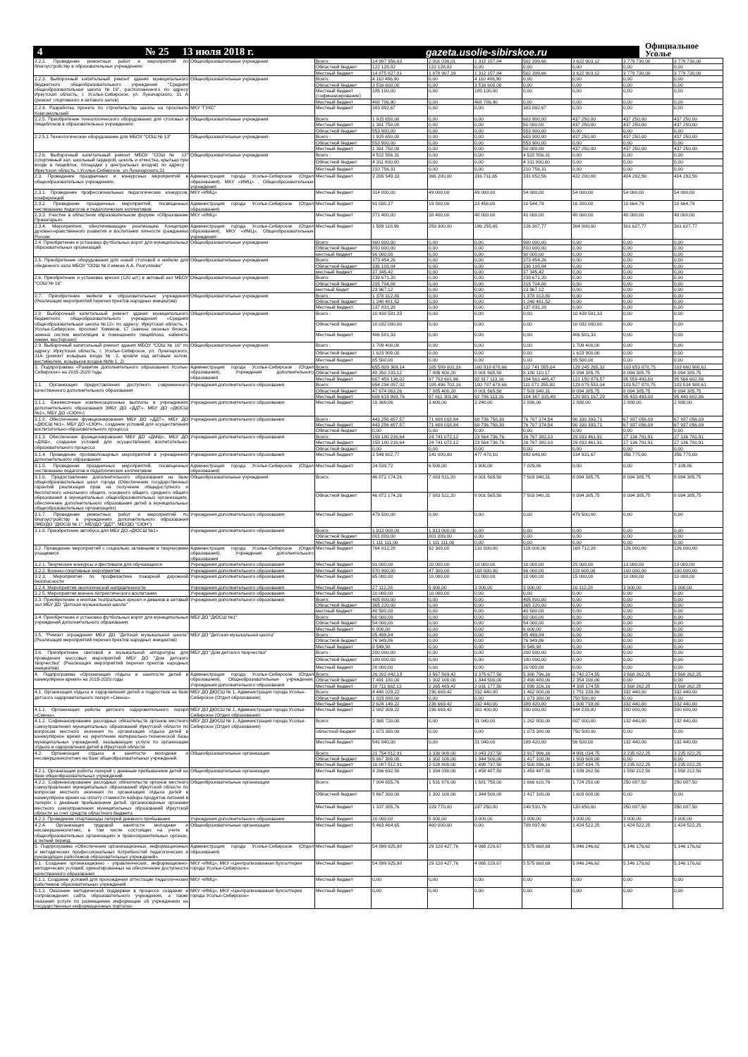4 № 25 13 июля 2018 г. gazeta.usolie-sibirskoe.ru
Официальное
Усолье
| 2.2.2. Проведение ремонтных работ и мероприятий по благоустройству в образовательных учреждениях | Общеобразовательные учреждения | Всего: | 14 997 956,63 | 2 001 036,01 | 1 312 157,84 | 502 399,66 | 3 622 903,12 | 3 779 730,00 | 3 779 730,00 |
| | | Областной бюджет | 122 128,82 | 122 128,82 | 0,00 | 0,00 | 0,00 | 0,00 | 0,00 |
| | | Местный бюджет | 14 875 827,81 | 1 878 907,19 | 1 312 157,84 | 502 399,66 | 3 622 903,12 | 3 779 730,00 | 3 779 730,00 |
| 2.2.3. Выборочный капитальный ремонт здания муниципального бюджетного общеобразовательного учреждения "Средняя общеобразовательная школа №16", расположенного по адресу Иркутская область, г. Усолье-Сибирское, ул. Луначарского, 31 А (ремонт спортивного и актового залов) | Общеобразовательные учреждения | Всего: | 4 110 486,90 | 0,00 | 4 110 486,90 | 0,00 | 0,00 | 0,00 | 0,00 |
| | | Областной бюджет | 3 516 600,00 | 0,00 | 3 516 600,00 | 0,00 | 0,00 | 0,00 | 0,00 |
| | | Местный бюджет (софинансирование) | 185 100,00 | 0,00 | 185 100,00 | 0,00 | 0,00 | 0,00 | 0,00 |
| | | Местный бюджет | 408 786,90 | 0,00 | 408 786,90 | 0,00 | 0,00 | 0,00 | 0,00 |
| 2.2.4. Разработка проекта по строительству школы на проспекте Комсомольский | МКУ "ГУКС" | Местный бюджет | 383 892,67 | 0,00 | 0,00 | 383 892,67 | 0,00 | 0,00 | 0,00 |
| 2.2.5. Приобретение технологического оборудования для столовых и пищеблоков в образовательных учреждениях | Общеобразовательные учреждения | Всего: | 1 915 650,00 | 0,00 | 0,00 | 603 900,00 | 437 250,00 | 437 250,00 | 437 250,00 |
| | | Местный бюджет | 1 361 750,00 | 0,00 | 0,00 | 50 000,00 | 437 250,00 | 437 250,00 | 437 250,00 |
| | | Областной бюджет | 553 900,00 | 0,00 | 0,00 | 553 900,00 | 0,00 | 0,00 | 0,00 |
| 2.2.5.1 Технологическое оборудование для МБОУ "СОШ № 13" | Общеобразовательные учреждения | Всего : | 1 915 650,00 | 0,00 | 0,00 | 603 900,00 | 437 250,00 | 437 250,00 | 437 250,00 |
| | | Областной бюджет | 553 900,00 | 0,00 | 0,00 | 553 900,00 | 0,00 | 0,00 | 0,00 |
| | | Местный бюджет | 1 361 750,00 | 0,00 | 0,00 | 50 000,00 | 437 250,00 | 437 250,00 | 437 250,00 |
| 2.2.6. Выборочный капитальный ремонт МБОУ "СОШ № 13" (спортивный зал, школьный гардероб, цоколь и отмостка, крыльцо при входе в пищеблок, площадки у центральных входов) по адресу : Иркутская область, г.Усолье-Сибирское, ул.Луначарского,31 | Общеобразовательные учреждения | Всего : | 4 522 556,31 | 0,00 | 0,00 | 4 522 556,31 | 0,00 | 0,00 | 0,00 |
| | | Областной бюджет | 4 311 800,00 | 0,00 | 0,00 | 4 311 800,00 | 0,00 | 0,00 | 0,00 |
| | | Местный бюджет | 210 756,31 | 0,00 | 0,00 | 210 756,31 | 0,00 | 0,00 | 0,00 |
| 2.3. Проведение праздничных и конкурсных мероприятий в общеобразовательных учреждениях. | Администрация города Усолье-Сибирское (Отдел образования), МКУ «ИМЦ» , Общеобразовательные учреждения | Местный бюджет | 2 265 549,33 | 366 200,00 | 316 711,65 | 331 852,56 | 422 200,00 | 414 292,56 | 414 292,56 |
| 2.3.1. Проведение профессиональных педагогических конкурсов, конференций | МКУ «ИМЦ» | Местный бюджет | 314 000,00 | 49 000,00 | 49 000,00 | 54 000,00 | 54 000,00 | 54 000,00 | 54 000,00 |
| 2.3.2. Проведение праздничных мероприятий, посвященных чествованию педагогов и педагогических коллективов | Администрация города Усолье-Сибирское (Отдел образования) | Местный бюджет | 91 030,37 | 19 500,00 | 23 456,00 | 10 544,79 | 16 200,00 | 10 664,79 | 10 664,79 |
| 2.3.3. Участие в областном образовательном форуме «Образование Приангарья» | МКУ «ИМЦ» | Местный бюджет | 271 400,00 | 38 400,00 | 48 000,00 | 41 000,00 | 48 000,00 | 48 000,00 | 48 000,00 |
| 2.3.4. Мероприятия, обеспечивающие реализацию Концепции духовно-нравственного развития и воспитания личности гражданина России | Администрация города Усолье-Сибирское (Отдел образования), МКУ «ИМЦ», Общеобразовательные учреждения | Местный бюджет | 1 589 118,96 | 259 300,00 | 196 255,65 | 226 307,77 | 304 000,00 | 301 627,77 | 301 627,77 |
| 2.4. Приобретение и установка футбольных ворот для муниципальных образовательных организаций | Общеобразовательные учреждения | Всего: | 900 000,00 | 0,00 | 0,00 | 900 000,00 | 0,00 | 0,00 | 0,00 |
| | | Областной бюджет | 810 000,00 | 0,00 | 0,00 | 810 000,00 | 0,00 | 0,00 | 0,00 |
| | | местный бюджет | 90 000,00 | 0,00 | 0,00 | 90 000,00 | 0,00 | 0,00 | 0,00 |
| 2.5. Приобретение оборудования для новой столовой и мебели для обеденного зала МБОУ "ООШ № 8 имени А.А. Разгуляева" | Общеобразовательные учреждения | Всего: | 373 454,26 | 0,00 | 0,00 | 373 454,26 | 0,00 | 0,00 | 0,00 |
| | | Областной бюджет | 336 108,84 | 0,00 | 0,00 | 336 108,84 | 0,00 | 0,00 | 0,00 |
| | | местный бюджет | 37 345,42 | 0,00 | 0,00 | 37 345,42 | 0,00 | 0,00 | 0,00 |
| 2.6. Приобретение и установка кресел (120 шт.) в актовый зал МБОУ "СОШ № 16" | Общеобразовательные учреждения | Всего: | 239 671,20 | 0,00 | 0,00 | 239 671,20 | 0,00 | 0,00 | 0,00 |
| | | Областной бюджет | 215 704,08 | 0,00 | 0,00 | 215 704,08 | 0,00 | 0,00 | 0,00 |
| | | местный бюдет | 23 967,12 | 0,00 | 0,00 | 23 967,12 | 0,00 | 0,00 | 0,00 |
| 2.7. Приобретение мебели в образовательные учреждения (Реализация мероприятий перечня пректов народных инициатив) | Общеобразовательные учреждения | Всего : | 1 378 312,80 | 0,00 | 0,00 | 1 378 312,80 | 0,00 | 0,00 | 0,00 |
| | | Областной бюджет | 1 240 481,52 | 0,00 | 0,00 | 1 240 481,52 | 0,00 | 0,00 | 0,00 |
| | | Местный бюджет | 137 831,28 | 0,00 | 0,00 | 137 831,28 | 0,00 | 0,00 | 0,00 |
| 2.8. Выборочный капитальный ремонт здания муниципального бюджетного общеобразовательного учреждения «Средняя общеобразовательная школа №12» по адресу: Иркутская область, г. Усолье-Сибирское, проспект Химиков, 17 (замена оконных блоков, замена систем вентиляции в помещениях пищеблока, кабинета химии, мастерских) | Общеобразовательные учреждения | Всего : | 10 438 581,33 | 0,00 | 0,00 | 0,00 | 10 438 581,33 | 0,00 | 0,00 |
| | | Областной бюджет | 10 032 000,00 | 0,00 | 0,00 | 0,00 | 10 032 000,00 | 0,00 | 0,00 |
| | | Местный бюджет | 406 581,33 | 0,00 | 0,00 | 0,00 | 406 581,33 | 0,00 | 0,00 |
| 2.9. Выборочный капитальный ремонт здания МБОУ "СОШ № 16" по адресу: Иркутская область, г. Усолье-Сибирское, ул. Луначарского, 31А (ремонт козырька входа № 2, кровли над актовым залом, вестибюлем, козырьков входов №№ 1, 2) | Общеобразовательные учреждения | Всего : | 1 709 400,00 | 0,00 | 0,00 | 0,00 | 1 709 400,00 | 0,00 | 0,00 |
| | | Областной бюджет | 1 623 900,00 | 0,00 | 0,00 | 0,00 | 1 623 900,00 | 0,00 | 0,00 |
| | | Местный бюджет | 85 500,00 | 0,00 | 0,00 | 0,00 | 85 500,00 | 0,00 | 0,00 |
| 3. Подпрограмма «Развитие дополнительного образования Усолье-Сибирское» на 2015-2020 годы | Администрация города Усолье-Сибирское (Отдел образования), Учреждения дополнительного образования | Всего: | 655 809 369,14 | 105 589 002,16 | 100 918 678,66 | 112 741 555,64 | 129 245 265,32 | 103 653 878,75 | 103 660 988,61 |
| | | Областной бюджет | 48 350 233,12 | 7 885 400,20 | 8 001 565,50 | 8 180 110,17 | 8 094 385,75 | 8 094 385,75 | 8 094 385,75 |
| | | Местный бюджет | 607 459 136,02 | 97 703 601,96 | 92 917 113,16 | 104 561 445,47 | 121 150 879,57 | 95 559 493,00 | 95 566 602,86 |
| 3.1. Организация предоставления доступного современного качественного дополнительного образования | Учреждения дополнительного образования | Всего: | 654 294 057,02 | 105 496 702,16 | 100 787 678,66 | 111 871 255,80 | 129 075 553,04 | 103 527 878,75 | 103 534 988,61 |
| | | Областной бюджет | 47 674 063,26 | 7 885 400,20 | 8 001 565,50 | 7 503 940,31 | 8 094 385,75 | 8 094 385,75 | 8 094 385,75 |
| | | Местный бюджет | 606 619 993,76 | 97 611 301,96 | 92 786 113,16 | 104 367 315,49 | 120 981 167,29 | 95 433 493,00 | 95 440 602,86 |
| 3.1.1. Ежемесячные компенсационные выплаты в учреждениях дополнительного образования (МБУ ДО «ДДТ», МБУ ДО «ДЮСШ №1», МБУ ДО «СЮН») | Учреждения дополнительного образования | Местный бюджет | 18 366,06 | 3 600,00 | 3 240,00 | 2 886,06 | 2 880,00 | 2 880,00 | 2 880,00 |
| 3.1.2. Обеспечение функционирования МБУ ДО «ДДТ», МБУ ДО «ДЮСШ №1», МБУ ДО «СЮН», создание условий для осуществления воспитательно-образовательного процесса | Учреждения дополнительного образования | Всего : | 443 256 657,57 | 71 608 018,84 | 68 736 758,30 | 76 707 374,54 | 90 330 393,71 | 67 937 056,09 | 67 937 056,09 |
| | | Местный бюджет | 443 256 657,57 | 71 608 018,84 | 68 736 758,30 | 76 707 374,54 | 90 330 393,71 | 67 937 056,09 | 67 937 056,09 |
| | | Областной бюджет | 0,00 | 0,00 | 0,00 | 0,00 | 0,00 | 0,00 | 0,00 |
| 3.1.3. Обеспечение функционирования МБУ ДО «ДМШ», МБУ ДО «ДХШ», создание условий для осуществления воспитательно-образовательного процесса | Учреждения дополнительного образования | Всего: | 159 180 216,64 | 24 741 072,12 | 23 564 736,76 | 26 767 382,03 | 29 833 461,91 | 27 136 781,91 | 27 136 781,91 |
| | | Местный бюджет | 159 180 216,64 | 24 741 072,12 | 23 564 736,76 | 26 767 382,03 | 29 833 461,91 | 27 136 781,91 | 27 136 781,91 |
| | | Областной бюджет: | 0,00 | 0,00 | 0,00 | 0,00 | 0,00 | 0,00 | 0,00 |
| 3.1.4. Проведение противопожарных мероприятий в учреждениях дополнительного образования | Учреждения дополнительного образования | Местный бюджет | 2 549 602,77 | 141 000,00 | 477 478,10 | 882 643,00 | 334 931,67 | 356 775,00 | 356 775,00 |
| 3.1.5. Проведение праздничных мероприятий, посвященных чествованию педагогов и педагогических коллективов | Администрация города Усолье-Сибирское (Отдел образования) | Местный бюджет | 24 539,72 | 6 500,00 | 3 900,00 | 7 029,86 | 0,00 | 0,00 | 7 109,86 |
| 3.1.6. Предоставление дополнительного образования на базе общеобразовательных школ города (Обеспечение государственных гарантий реализации прав на получение общедоступного и бесплатного начального общего, основного общего, среднего общего образования в муниципальных общеобразовательных организациях, обеспечение дополнительного образования детей в муниципальных общеобразовательных организациях) | Общеобразовательные учреждения | Всего: | 46 872 174,26 | 7 083 511,20 | 8 001 565,50 | 7 503 940,31 | 8 094 385,75 | 8 094 385,75 | 8 094 385,75 |
| | | Областной бюджет | 46 872 174,26 | 7 083 511,20 | 8 001 565,50 | 7 503 940,31 | 8 094 385,75 | 8 094 385,75 | 8 094 385,75 |
| 3.1.7. Проведение ремонтных работ и мероприятий по благоустройству в учреждениях дополнительного образования (МБУДО "ДЮСШ № 1", МБУДО "ДДТ", МБУДО "СЮН") | Учреждения дополнительного образования | Местный бюджет | 479 500,00 | 0,00 | 0,00 | 0,00 | 479 500,00 | 0,00 | 0,00 |
| 3.1.8. Приобретение автобуса для МБУ ДО «ДЮСШ №1» | Учреждения дополнительного образования | Всего: | 1 913 000,00 | 1 913 000,00 | 0,00 | 0,00 | 0,00 | 0,00 | 0,00 |
| | | Областной бюджет | 801 889,00 | 801 889,00 | 0,00 | 0,00 | 0,00 | 0,00 | 0,00 |
| | | Местный бюджет | 1 111 111,00 | 1 111 111,00 | 0,00 | 0,00 | 0,00 | 0,00 | 0,00 |
| 3.2. Проведение мероприятий с социально активными и творческими учащимися | Администрация города Усолье-Сибирское (Отдел образования), Учреждения дополнительного образования | Местный бюджет | 764 012,28 | 92 300,00 | 131 000,00 | 119 000,00 | 169 712,28 | 126 000,00 | 126 000,00 |
| 3.2.1. Творческие конкурсы и фестивали для обучающихся | Учреждения дополнительного образования | Местный бюджет | 91 000,00 | 20 000,00 | 10 000,00 | 10 000,00 | 25 000,00 | 13 000,00 | 13 000,00 |
| 3.2.2. Военно-спортивные мероприятия | Учреждения дополнительного образования | Местный бюджет | 570 900,00 | 47 300,00 | 108 000,00 | 96 000,00 | 119 600,00 | 100 000,00 | 100 000,00 |
| 3.2.3. Мероприятия по профилактике пожарной дорожной безопасности | Учреждения дополнительного образования | Местный бюджет | 65 000,00 | 10 000,00 | 10 000,00 | 10 000,00 | 15 000,00 | 10 000,00 | 10 000,00 |
| 3.2.4. Мероприятия экологической направленности | Учреждения дополнительного образования | Местный бюджет | 27 112,28 | 5 000,00 | 3 000,00 | 3 000,00 | 10 112,28 | 3 000,00 | 3 000,00 |
| 3.2.5. Мероприятия военно-патриотического воспитания | Учреждения дополнительного образования | Местный бюджет | 10 000,00 | 10 000,00 | 0,00 | 0,00 | 0,00 | 0,00 | 0,00 |
| 3.3. Приобретение и монтаж театральных кресел и диванов в актовый зал МБУ ДО "Детская музыкальная школа" | Учреждения дополнительного образования | Всего: | 405 800,00 | 0,00 | 0,00 | 405 800,00 | 0,00 | 0,00 | 0,00 |
| | | Областной бюджет | 365 220,00 | 0,00 | 0,00 | 365 220,00 | 0,00 | 0,00 | 0,00 |
| | | местный бюджет | 40 580,00 | 0,00 | 0,00 | 40 580,00 | 0,00 | 0,00 | 0,00 |
| 3.4. Приобретение и установка футбольных ворот для муниципальных учреждений дополнительного образования | МБУ ДО "ДЮСШ №1" | Всего: | 60 000,00 | 0,00 | 0,00 | 60 000,00 | 0,00 | 0,00 | 0,00 |
| | | Областной бюджет | 54 000,00 | 0,00 | 0,00 | 54 000,00 | 0,00 | 0,00 | 0,00 |
| | | Местный бюджет | 6 000,00 | 0,00 | 0,00 | 6 000,00 | 0,00 | 0,00 | 0,00 |
| 3.5. "Ремонт ограждения МБУ ДО "Детская музыкальная школа" (Реализация мероприятий перечня пректов народных инициатив) | МБУ ДО "Детская музыкальная школа" | Всего : | 85 499,84 | 0,00 | 0,00 | 85 499,84 | 0,00 | 0,00 | 0,00 |
| | | Областной бюджет | 76 949,86 | 0,00 | 0,00 | 76 949,86 | 0,00 | 0,00 | 0,00 |
| | | Местный бюджет | 8 549,98 | 0,00 | 0,00 | 8 549,98 | 0,00 | 0,00 | 0,00 |
| 3.6. Приобретение световой и музыкальной аппаратуры для проведения массовых мероприятий МБУ ДО "Дом детского творчества" (Реализация мероприятий перечня пректов народных инициатив) | МБУ ДО "Дом детского творчества" | Всего : | 200 000,00 | 0,00 | 0,00 | 200 000,00 | 0,00 | 0,00 | 0,00 |
| | | Областной бюджет | 180 000,00 | 0,00 | 0,00 | 180 000,00 | 0,00 | 0,00 | 0,00 |
| | | Местный бюджет | 20 000,00 | 0,00 | 0,00 | 20 000,00 | 0,00 | 0,00 | 0,00 |
| 4. Подпрограмма «Организация отдыха и занятости детей в каникулярное время» на 2015-2020 годы | Администрация города Усолье-Сибирское (Отдел образования), Общеобразовательные учреждения, Учреждения дополнительного образования | Всего: | 26 202 842,13 | 3 567 569,42 | 3 375 677,50 | 5 380 796,16 | 6 742 274,55 | 3 568 262,25 | 3 568 262,25 |
| | | Областной бюджет | 7 491 180,00 | 1 302 100,00 | 1 344 500,00 | 2 490 480,00 | 2 354 100,00 | 0,00 | 0,00 |
| | | Местный бюджет | 18 711 662,13 | 2 265 469,42 | 2 031 177,50 | 2 890 316,16 | 4 388 174,55 | 3 568 262,25 | 3 568 262,25 |
| 4.1. Организация отдыха и оздоровления детей и подростков на базе детского оздоровительного лагеря «Смена». | МБУ ДО ДЮСШ № 1, Администрация города Усолье-Сибирское (Отдел образования) | Всего: | 4 448 029,22 | 236 669,42 | 332 440,00 | 1 462 800,00 | 1 751 239,80 | 332 440,00 | 332 440,00 |
| | | Областной бюджет | 1 823 880,00 | 0,00 | 0,00 | 1 073 380,00 | 750 500,00 | 0,00 | 0,00 |
| | | Местный бюджет | 2 624 149,22 | 236 669,42 | 332 440,00 | 389 420,00 | 1 000 739,80 | 332 440,00 | 332 440,00 |
| 4.1.1. Организация работы детского оздоровительного лагеря «Смена». | МБУ ДО ДЮСШ № 1, Администрация города Усолье-Сибирское (Отдел образования) | Местный бюджет | 2 082 309,22 | 236 669,42 | 301 400,00 | 200 000,00 | 944 239,80 | 200 000,00 | 200 000,00 |
| 4.1.2. Софинансирование расходных обязательств органов местного самоуправления муниципальных образований Иркутской области по вопросам местного значения по организации отдыха детей в каникулярное время на укрепление материально-технической базы муниципальных учреждений, оказывающих услуги по организации отдыха и оздоровления детей в Иркутской области | МБУ ДО ДЮСШ № 1, Администрация города Усолье-Сибирское (Отдел образования) | Всего: | 2 365 720,00 | 0,00 | 31 040,00 | 1 262 800,00 | 807 000,00 | 132 440,00 | 132 440,00 |
| | | областной бюджет | 1 073 380,00 | 0,00 | 0,00 | 1 073 380,00 | 750 500,00 | 0,00 | 0,00 |
| | | Местный бюджет | 541 840,00 | 0,00 | 31 040,00 | 189 420,00 | 56 500,00 | 132 440,00 | 132 440,00 |
| 4.2. Организация отдыха и занятости молодежи и несовершеннолетних на базе общеобразовательных учреждений. | Общеобразовательные организации | Всего: | 21 754 812,91 | 3 330 900,00 | 3 043 237,50 | 3 917 996,16 | 4 991 034,75 | 3 235 822,25 | 3 235 822,25 |
| | | Областной бюджет | 5 667 300,00 | 1 302 100,00 | 1 344 500,00 | 1 417 100,00 | 1 603 600,00 | 0,00 | 0,00 |
| | | Местный бюджет | 16 087 512,91 | 2 028 800,00 | 1 698 737,50 | 2 500 896,16 | 3 387 434,75 | 3 235 822,25 | 3 235 822,25 |
| 4.2.1. Организация работы лагерей с дневным пребыванием детей на базе общеобразовательных учреждений. | Общеобразовательные организации | Местный бюджет | 9 266 692,50 | 1 394 030,00 | 1 458 487,50 | 1 458 487,50 | 1 839 262,50 | 1 558 212,50 | 1 558 212,50 |
| 4.2.2. Софинансирование расходных обязательств органов местного самоуправления муниципальных образований Иркутской области по вопросам местного значения по организации отдыха детей в каникулярное время на оплату стоимости набора продуктов питания в лагерях с дневным пребыванием детей, организованных органами местного самоуправления муниципальных образований Иркутской области за счет средств областного бюджета | Общеобразовательные организации | Всего: | 7 004 655,76 | 1 531 870,00 | 1 581 750,00 | 1 666 610,76 | 1 724 250,00 | 250 087,50 | 250 087,50 |
| | | Областной бюджет | 5 667 300,00 | 1 302 100,00 | 1 344 500,00 | 1 417 100,00 | 1 603 600,00 | 0,00 | 0,00 |
| | | Местный бюджет | 1 337 355,76 | 229 770,00 | 237 250,00 | 249 510,76 | 120 650,00 | 250 087,50 | 250 087,50 |
| 4.2.3. Проведение спартакиады лагерей дневного пребывания | Учреждения дополнительного образования | Местный бюджет | 20 000,00 | 5 000,00 | 3 000,00 | 3 000,00 | 3 000,00 | 3 000,00 | 3 000,00 |
| 4.2.4. Организация трудовой занятости молодежи и несовершеннолетних, в том числе состоящих на учете в общеобразовательных организациях и правоохранительных органах, в летний период. | Общеобразовательные организации | Местный бюджет | 5 463 464,65 | 400 000,00 | 0,00 | 789 897,90 | 1 424 522,25 | 1 424 522,25 | 1 424 522,25 |
| 5. Подпрограмма «Обеспечение организационных, информационных и методических профессиональных потребностей педагогических и руководящих работников образовательных учреждений» | Администрация города Усолье-Сибирское (Отдел образования) | Местный бюджет | 54 899 925,98 | 29 120 427,76 | 4 065 229,67 | 5 575 668,69 | 5 846 246,62 | 5 146 176,62 | 5 146 176,62 |
| 5.1. Создание организационно - управленческих, информационно-методических условий, ориентированных на обеспечение доступности качественного образования | МКУ «ИМЦ», МКУ «Централизованная бухгалтерия города Усолье-Сибирское» | Местный бюджет | 54 899 925,98 | 29 120 427,76 | 4 065 229,67 | 5 575 668,69 | 5 846 246,62 | 5 146 176,62 | 5 146 176,62 |
| 5.1.1. Создание условий для прохождения аттестации педагогических работников образовательных учреждений | МКУ «ИМЦ» | Местный бюджет | 0,00 | 0,00 | 0,00 | 0,00 | 0,00 | 0,00 | 0,00 |
| 5.1.2. Оказание методической поддержки в процессе создания и сопровождения сайта образовательного учреждения, а также оказания услуги по размещению информации об учреждениях на государственных информационных порталах | МКУ «ИМЦ», МКУ «Централизованная бухгалтерия города Усолье-Сибирское» | Местный бюджет | 0,00 | 0,00 | 0,00 | 0,00 | 0,00 | 0,00 | 0,00 |